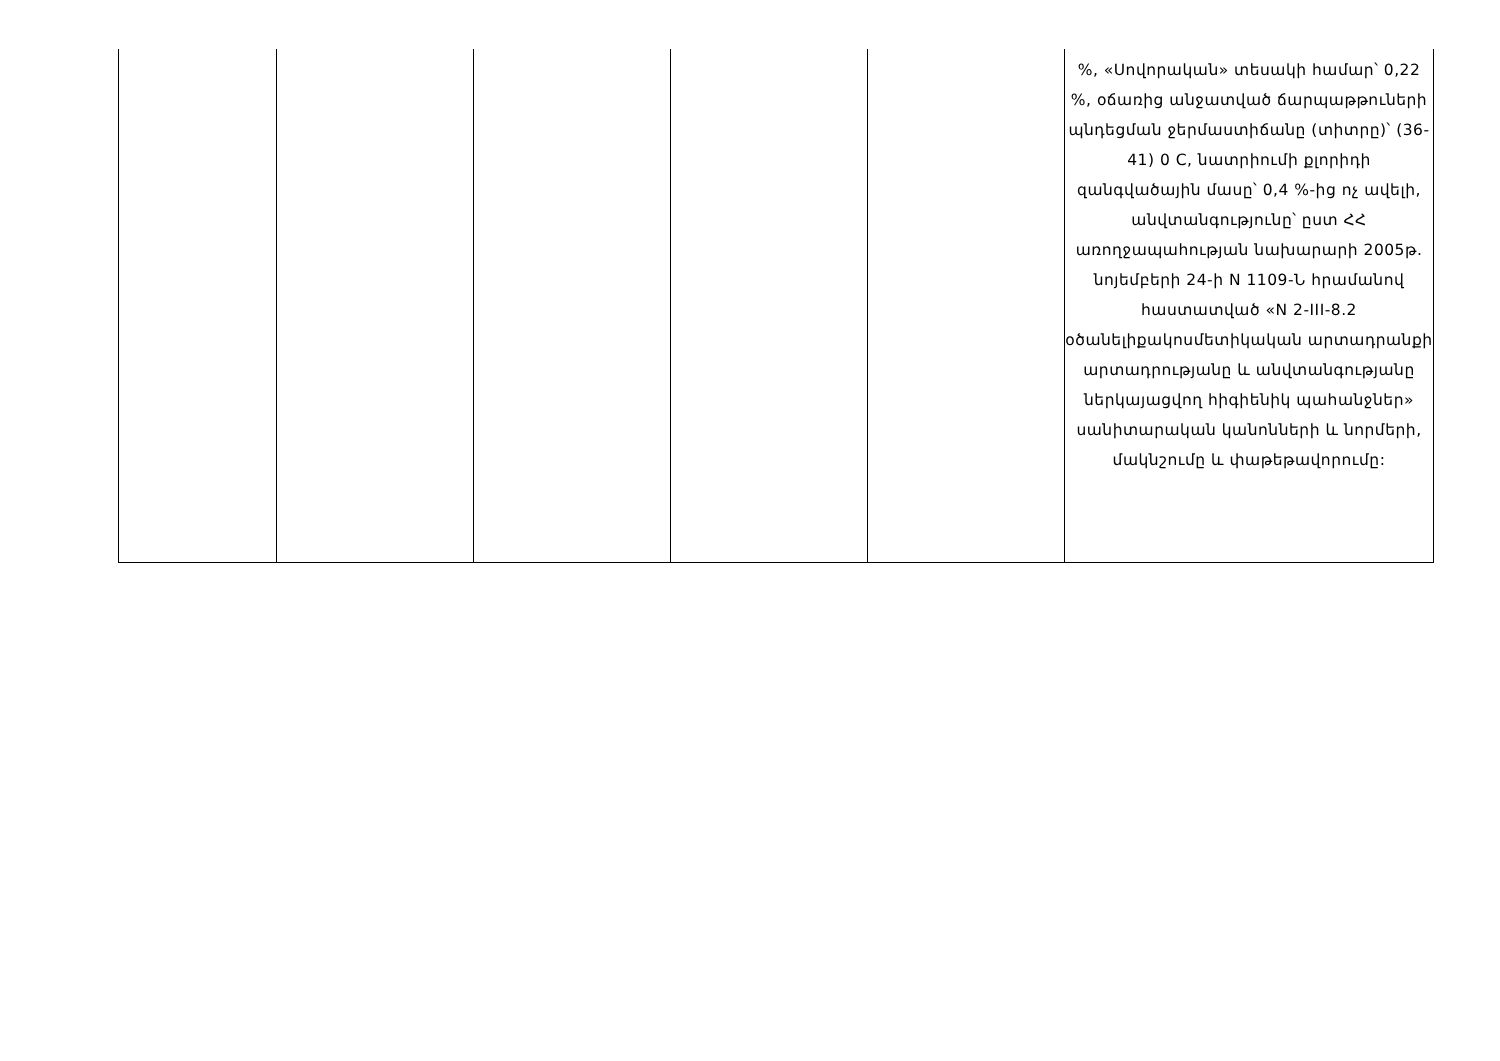| | | | | | %, «Սովորական» տեսակի համար՝ 0,22 %, օճառից անջատված ճարպաթթուների պնդեցման ջերմաստիճանը (տիտրը)՝ (36-41) 0 C, նատրիումի քլորիդի զանգվածային մասը՝ 0,4 %-ից ոչ ավելի, անվտանգությունը՝ ըստ ՀՀ առողջապահության նախարարի 2005թ. նոյեմբերի 24-ի N 1109-Ն հրամանով հաստատված «N 2-III-8.2 օծանելիքակոսմետիկական արտադրանքի արտադրությանը և անվտանգությանը ներկայացվող հիգիենիկ պահանջներ» սանիտարական կանոնների և նորմերի, մակնշումը և փաթեթավորումը: |